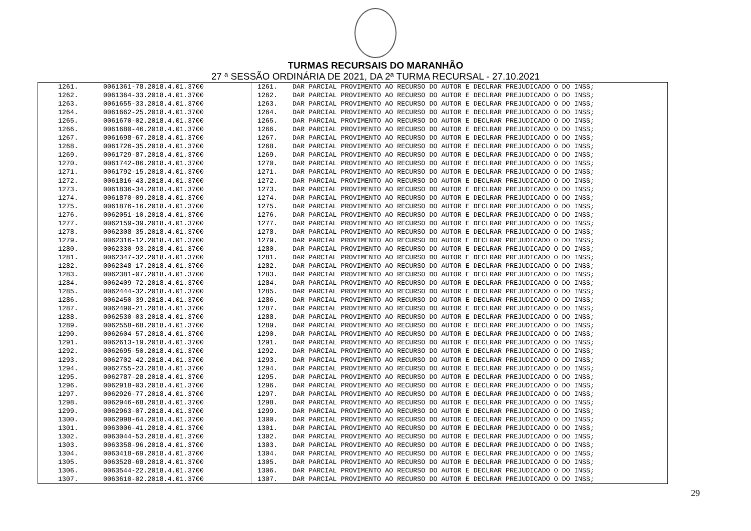TURMAS RECURSAIS DO MARANHÃO
27 ª SESSÃO ORDINÁRIA DE 2021, DA 2ª TURMA RECURSAL - 27.10.2021
| 1261. | 0061361-78.2018.4.01.3700 | 1261. | DAR PARCIAL PROVIMENTO AO RECURSO DO AUTOR E DECLRAR PREJUDICADO O DO INSS; |
| 1262. | 0061364-33.2018.4.01.3700 | 1262. | DAR PARCIAL PROVIMENTO AO RECURSO DO AUTOR E DECLRAR PREJUDICADO O DO INSS; |
| 1263. | 0061655-33.2018.4.01.3700 | 1263. | DAR PARCIAL PROVIMENTO AO RECURSO DO AUTOR E DECLRAR PREJUDICADO O DO INSS; |
| 1264. | 0061662-25.2018.4.01.3700 | 1264. | DAR PARCIAL PROVIMENTO AO RECURSO DO AUTOR E DECLRAR PREJUDICADO O DO INSS; |
| 1265. | 0061670-02.2018.4.01.3700 | 1265. | DAR PARCIAL PROVIMENTO AO RECURSO DO AUTOR E DECLRAR PREJUDICADO O DO INSS; |
| 1266. | 0061680-46.2018.4.01.3700 | 1266. | DAR PARCIAL PROVIMENTO AO RECURSO DO AUTOR E DECLRAR PREJUDICADO O DO INSS; |
| 1267. | 0061698-67.2018.4.01.3700 | 1267. | DAR PARCIAL PROVIMENTO AO RECURSO DO AUTOR E DECLRAR PREJUDICADO O DO INSS; |
| 1268. | 0061726-35.2018.4.01.3700 | 1268. | DAR PARCIAL PROVIMENTO AO RECURSO DO AUTOR E DECLRAR PREJUDICADO O DO INSS; |
| 1269. | 0061729-87.2018.4.01.3700 | 1269. | DAR PARCIAL PROVIMENTO AO RECURSO DO AUTOR E DECLRAR PREJUDICADO O DO INSS; |
| 1270. | 0061742-86.2018.4.01.3700 | 1270. | DAR PARCIAL PROVIMENTO AO RECURSO DO AUTOR E DECLRAR PREJUDICADO O DO INSS; |
| 1271. | 0061792-15.2018.4.01.3700 | 1271. | DAR PARCIAL PROVIMENTO AO RECURSO DO AUTOR E DECLRAR PREJUDICADO O DO INSS; |
| 1272. | 0061816-43.2018.4.01.3700 | 1272. | DAR PARCIAL PROVIMENTO AO RECURSO DO AUTOR E DECLRAR PREJUDICADO O DO INSS; |
| 1273. | 0061836-34.2018.4.01.3700 | 1273. | DAR PARCIAL PROVIMENTO AO RECURSO DO AUTOR E DECLRAR PREJUDICADO O DO INSS; |
| 1274. | 0061870-09.2018.4.01.3700 | 1274. | DAR PARCIAL PROVIMENTO AO RECURSO DO AUTOR E DECLRAR PREJUDICADO O DO INSS; |
| 1275. | 0061876-16.2018.4.01.3700 | 1275. | DAR PARCIAL PROVIMENTO AO RECURSO DO AUTOR E DECLRAR PREJUDICADO O DO INSS; |
| 1276. | 0062051-10.2018.4.01.3700 | 1276. | DAR PARCIAL PROVIMENTO AO RECURSO DO AUTOR E DECLRAR PREJUDICADO O DO INSS; |
| 1277. | 0062159-39.2018.4.01.3700 | 1277. | DAR PARCIAL PROVIMENTO AO RECURSO DO AUTOR E DECLRAR PREJUDICADO O DO INSS; |
| 1278. | 0062308-35.2018.4.01.3700 | 1278. | DAR PARCIAL PROVIMENTO AO RECURSO DO AUTOR E DECLRAR PREJUDICADO O DO INSS; |
| 1279. | 0062316-12.2018.4.01.3700 | 1279. | DAR PARCIAL PROVIMENTO AO RECURSO DO AUTOR E DECLRAR PREJUDICADO O DO INSS; |
| 1280. | 0062330-93.2018.4.01.3700 | 1280. | DAR PARCIAL PROVIMENTO AO RECURSO DO AUTOR E DECLRAR PREJUDICADO O DO INSS; |
| 1281. | 0062347-32.2018.4.01.3700 | 1281. | DAR PARCIAL PROVIMENTO AO RECURSO DO AUTOR E DECLRAR PREJUDICADO O DO INSS; |
| 1282. | 0062348-17.2018.4.01.3700 | 1282. | DAR PARCIAL PROVIMENTO AO RECURSO DO AUTOR E DECLRAR PREJUDICADO O DO INSS; |
| 1283. | 0062381-07.2018.4.01.3700 | 1283. | DAR PARCIAL PROVIMENTO AO RECURSO DO AUTOR E DECLRAR PREJUDICADO O DO INSS; |
| 1284. | 0062409-72.2018.4.01.3700 | 1284. | DAR PARCIAL PROVIMENTO AO RECURSO DO AUTOR E DECLRAR PREJUDICADO O DO INSS; |
| 1285. | 0062444-32.2018.4.01.3700 | 1285. | DAR PARCIAL PROVIMENTO AO RECURSO DO AUTOR E DECLRAR PREJUDICADO O DO INSS; |
| 1286. | 0062450-39.2018.4.01.3700 | 1286. | DAR PARCIAL PROVIMENTO AO RECURSO DO AUTOR E DECLRAR PREJUDICADO O DO INSS; |
| 1287. | 0062490-21.2018.4.01.3700 | 1287. | DAR PARCIAL PROVIMENTO AO RECURSO DO AUTOR E DECLRAR PREJUDICADO O DO INSS; |
| 1288. | 0062530-03.2018.4.01.3700 | 1288. | DAR PARCIAL PROVIMENTO AO RECURSO DO AUTOR E DECLRAR PREJUDICADO O DO INSS; |
| 1289. | 0062558-68.2018.4.01.3700 | 1289. | DAR PARCIAL PROVIMENTO AO RECURSO DO AUTOR E DECLRAR PREJUDICADO O DO INSS; |
| 1290. | 0062604-57.2018.4.01.3700 | 1290. | DAR PARCIAL PROVIMENTO AO RECURSO DO AUTOR E DECLRAR PREJUDICADO O DO INSS; |
| 1291. | 0062613-19.2018.4.01.3700 | 1291. | DAR PARCIAL PROVIMENTO AO RECURSO DO AUTOR E DECLRAR PREJUDICADO O DO INSS; |
| 1292. | 0062695-50.2018.4.01.3700 | 1292. | DAR PARCIAL PROVIMENTO AO RECURSO DO AUTOR E DECLRAR PREJUDICADO O DO INSS; |
| 1293. | 0062702-42.2018.4.01.3700 | 1293. | DAR PARCIAL PROVIMENTO AO RECURSO DO AUTOR E DECLRAR PREJUDICADO O DO INSS; |
| 1294. | 0062755-23.2018.4.01.3700 | 1294. | DAR PARCIAL PROVIMENTO AO RECURSO DO AUTOR E DECLRAR PREJUDICADO O DO INSS; |
| 1295. | 0062787-28.2018.4.01.3700 | 1295. | DAR PARCIAL PROVIMENTO AO RECURSO DO AUTOR E DECLRAR PREJUDICADO O DO INSS; |
| 1296. | 0062918-03.2018.4.01.3700 | 1296. | DAR PARCIAL PROVIMENTO AO RECURSO DO AUTOR E DECLRAR PREJUDICADO O DO INSS; |
| 1297. | 0062926-77.2018.4.01.3700 | 1297. | DAR PARCIAL PROVIMENTO AO RECURSO DO AUTOR E DECLRAR PREJUDICADO O DO INSS; |
| 1298. | 0062946-68.2018.4.01.3700 | 1298. | DAR PARCIAL PROVIMENTO AO RECURSO DO AUTOR E DECLRAR PREJUDICADO O DO INSS; |
| 1299. | 0062963-07.2018.4.01.3700 | 1299. | DAR PARCIAL PROVIMENTO AO RECURSO DO AUTOR E DECLRAR PREJUDICADO O DO INSS; |
| 1300. | 0062998-64.2018.4.01.3700 | 1300. | DAR PARCIAL PROVIMENTO AO RECURSO DO AUTOR E DECLRAR PREJUDICADO O DO INSS; |
| 1301. | 0063006-41.2018.4.01.3700 | 1301. | DAR PARCIAL PROVIMENTO AO RECURSO DO AUTOR E DECLRAR PREJUDICADO O DO INSS; |
| 1302. | 0063044-53.2018.4.01.3700 | 1302. | DAR PARCIAL PROVIMENTO AO RECURSO DO AUTOR E DECLRAR PREJUDICADO O DO INSS; |
| 1303. | 0063358-96.2018.4.01.3700 | 1303. | DAR PARCIAL PROVIMENTO AO RECURSO DO AUTOR E DECLRAR PREJUDICADO O DO INSS; |
| 1304. | 0063418-69.2018.4.01.3700 | 1304. | DAR PARCIAL PROVIMENTO AO RECURSO DO AUTOR E DECLRAR PREJUDICADO O DO INSS; |
| 1305. | 0063528-68.2018.4.01.3700 | 1305. | DAR PARCIAL PROVIMENTO AO RECURSO DO AUTOR E DECLRAR PREJUDICADO O DO INSS; |
| 1306. | 0063544-22.2018.4.01.3700 | 1306. | DAR PARCIAL PROVIMENTO AO RECURSO DO AUTOR E DECLRAR PREJUDICADO O DO INSS; |
| 1307. | 0063610-02.2018.4.01.3700 | 1307. | DAR PARCIAL PROVIMENTO AO RECURSO DO AUTOR E DECLRAR PREJUDICADO O DO INSS; |
29